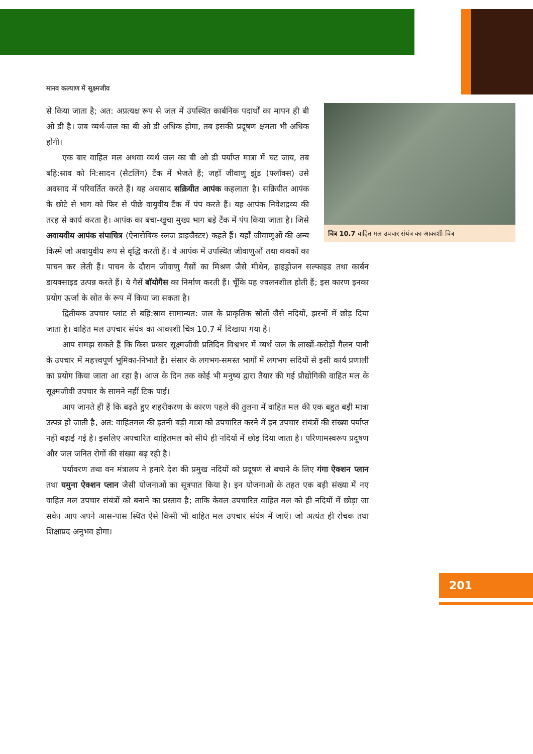मानव कल्याण में सूक्ष्मजीव
चित्र 10.7 वाहित मल उपचार संयंत्र का आकाशी चित्र
से किया जाता है; अत: अप्रत्यक्ष रूप से जल में उपस्थित कार्बनिक पदार्थों का मापन ही बी ओ डी है। जब व्यर्थ-जल का बी ओ डी अधिक होगा, तब इसकी प्रदूषण क्षमता भी अधिक होगी।
एक बार वाहित मल अथवा व्यर्थ जल का बी ओ डी पर्याप्त मात्रा में घट जाय, तब बहि:स्राव को नि:सादन (सैटलिंग) टैंक में भेजते हैं; जहाँ जीवाणु झुंड (फ्लॉक्स) उसे अवसाद में परिवर्तित करते हैं। यह अवसाद सक्रियीत आपंक कहलाता है। सक्रियीत आपंक के छोटे से भाग को फिर से पीछे वायुवीय टैंक में पंप करते हैं। यह आपंक निवेशद्रव्य की तरह से कार्य करता है। आपंक का बचा-खुचा मुख्य भाग बड़े टैंक में पंप किया जाता है। जिसे अवायवीय आपंक संपाचित्र (ऐनारोबिक स्लज डाइजैस्टर) कहते हैं। यहाँ जीवाणुओं की अन्य किस्में जो अवायुवीय रूप से वृद्धि करती हैं। वे आपंक में उपस्थित जीवाणुओं तथा कवकों का पाचन कर लेती हैं। पाचन के दौरान जीवाणु गैसों का मिश्रण जैसे मीथेन, हाइड्रोजन सल्फाइड तथा कार्बन डायक्साइड उत्पन्न करते हैं। ये गैसें बॉयोगैस का निर्माण करती हैं। चूँकि यह ज्वलनशील होती हैं; इस कारण इनका प्रयोग ऊर्जा के स्रोत के रूप में किया जा सकता है।
द्वितीयक उपचार प्लांट से बहि:स्राव सामान्यत: जल के प्राकृतिक स्रोतों जैसे नदियों, झरनों में छोड़ दिया जाता है। वाहित मल उपचार संयंत्र का आकाशी चित्र 10.7 में दिखाया गया है।
आप समझ सकते हैं कि किस प्रकार सूक्ष्मजीवी प्रतिदिन विश्वभर में व्यर्थ जल के लाखों-करोड़ों गैलन पानी के उपचार में महत्त्वपूर्ण भूमिका-निभाते हैं। संसार के लगभग-समस्त भागों में लगभग सदियों से इसी कार्य प्रणाली का प्रयोग किया जाता आ रहा है। आज के दिन तक कोई भी मनुष्य द्वारा तैयार की गई प्रौद्योगिकी वाहित मल के सूक्ष्मजीवी उपचार के सामने नहीं टिक पाई।
आप जानते ही हैं कि बढ़ते हुए शहरीकरण के कारण पहले की तुलना में वाहित मल की एक बहुत बड़ी मात्रा उत्पन्न हो जाती है, अत: वाहितमल की इतनी बड़ी मात्रा को उपचारित करने में इन उपचार संयंत्रों की संख्या पर्याप्त नहीं बढ़ाई गई है। इसलिए अपचारित वाहितमल को सीधे ही नदियों में छोड़ दिया जाता है। परिणामस्वरूप प्रदूषण और जल जनित रोगों की संख्या बढ़ रही है।
पर्यावरण तथा वन मंत्रालय ने हमारे देश की प्रमुख नदियों को प्रदूषण से बचाने के लिए गंगा ऐक्शन प्लान तथा यमुना ऐक्शन प्लान जैसी योजनाओं का सूत्रपात किया है। इन योजनाओं के तहत एक बड़ी संख्या में नए वाहित मल उपचार संयंत्रों को बनाने का प्रस्ताव है; ताकि केवल उपचारित वाहित मल को ही नदियों में छोड़ा जा सके। आप अपने आस-पास स्थित ऐसे किसी भी वाहित मल उपचार संयंत्र में जाएँ। जो अत्यंत ही रोचक तथा शिक्षाप्रद अनुभव होगा।
201